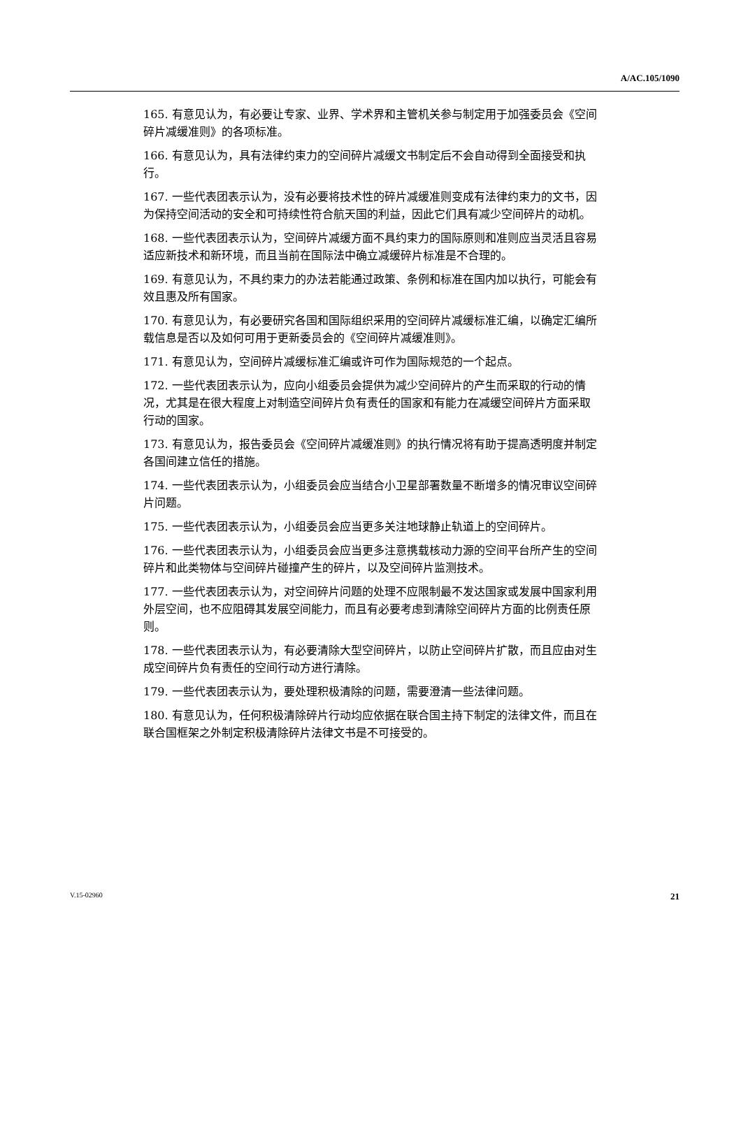A/AC.105/1090
165. 有意见认为，有必要让专家、业界、学术界和主管机关参与制定用于加强委员会《空间碎片减缓准则》的各项标准。
166. 有意见认为，具有法律约束力的空间碎片减缓文书制定后不会自动得到全面接受和执行。
167. 一些代表团表示认为，没有必要将技术性的碎片减缓准则变成有法律约束力的文书，因为保持空间活动的安全和可持续性符合航天国的利益，因此它们具有减少空间碎片的动机。
168. 一些代表团表示认为，空间碎片减缓方面不具约束力的国际原则和准则应当灵活且容易适应新技术和新环境，而且当前在国际法中确立减缓碎片标准是不合理的。
169. 有意见认为，不具约束力的办法若能通过政策、条例和标准在国内加以执行，可能会有效且惠及所有国家。
170. 有意见认为，有必要研究各国和国际组织采用的空间碎片减缓标准汇编，以确定汇编所载信息是否以及如何可用于更新委员会的《空间碎片减缓准则》。
171. 有意见认为，空间碎片减缓标准汇编或许可作为国际规范的一个起点。
172. 一些代表团表示认为，应向小组委员会提供为减少空间碎片的产生而采取的行动的情况，尤其是在很大程度上对制造空间碎片负有责任的国家和有能力在减缓空间碎片方面采取行动的国家。
173. 有意见认为，报告委员会《空间碎片减缓准则》的执行情况将有助于提高透明度并制定各国间建立信任的措施。
174. 一些代表团表示认为，小组委员会应当结合小卫星部署数量不断增多的情况审议空间碎片问题。
175. 一些代表团表示认为，小组委员会应当更多关注地球静止轨道上的空间碎片。
176. 一些代表团表示认为，小组委员会应当更多注意携载核动力源的空间平台所产生的空间碎片和此类物体与空间碎片碰撞产生的碎片，以及空间碎片监测技术。
177. 一些代表团表示认为，对空间碎片问题的处理不应限制最不发达国家或发展中国家利用外层空间，也不应阻碍其发展空间能力，而且有必要考虑到清除空间碎片方面的比例责任原则。
178. 一些代表团表示认为，有必要清除大型空间碎片，以防止空间碎片扩散，而且应由对生成空间碎片负有责任的空间行动方进行清除。
179. 一些代表团表示认为，要处理积极清除的问题，需要澄清一些法律问题。
180. 有意见认为，任何积极清除碎片行动均应依据在联合国主持下制定的法律文件，而且在联合国框架之外制定积极清除碎片法律文书是不可接受的。
V.15-02960 21